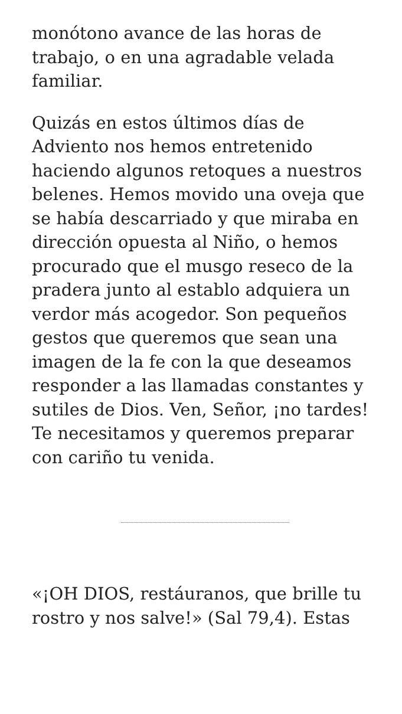monótono avance de las horas de trabajo, o en una agradable velada familiar.
Quizás en estos últimos días de Adviento nos hemos entretenido haciendo algunos retoques a nuestros belenes. Hemos movido una oveja que se había descarriado y que miraba en dirección opuesta al Niño, o hemos procurado que el musgo reseco de la pradera junto al establo adquiera un verdor más acogedor. Son pequeños gestos que queremos que sean una imagen de la fe con la que deseamos responder a las llamadas constantes y sutiles de Dios. Ven, Señor, ¡no tardes! Te necesitamos y queremos preparar con cariño tu venida.
«¡OH DIOS, restáuranos, que brille tu rostro y nos salve!» (Sal 79,4). Estas